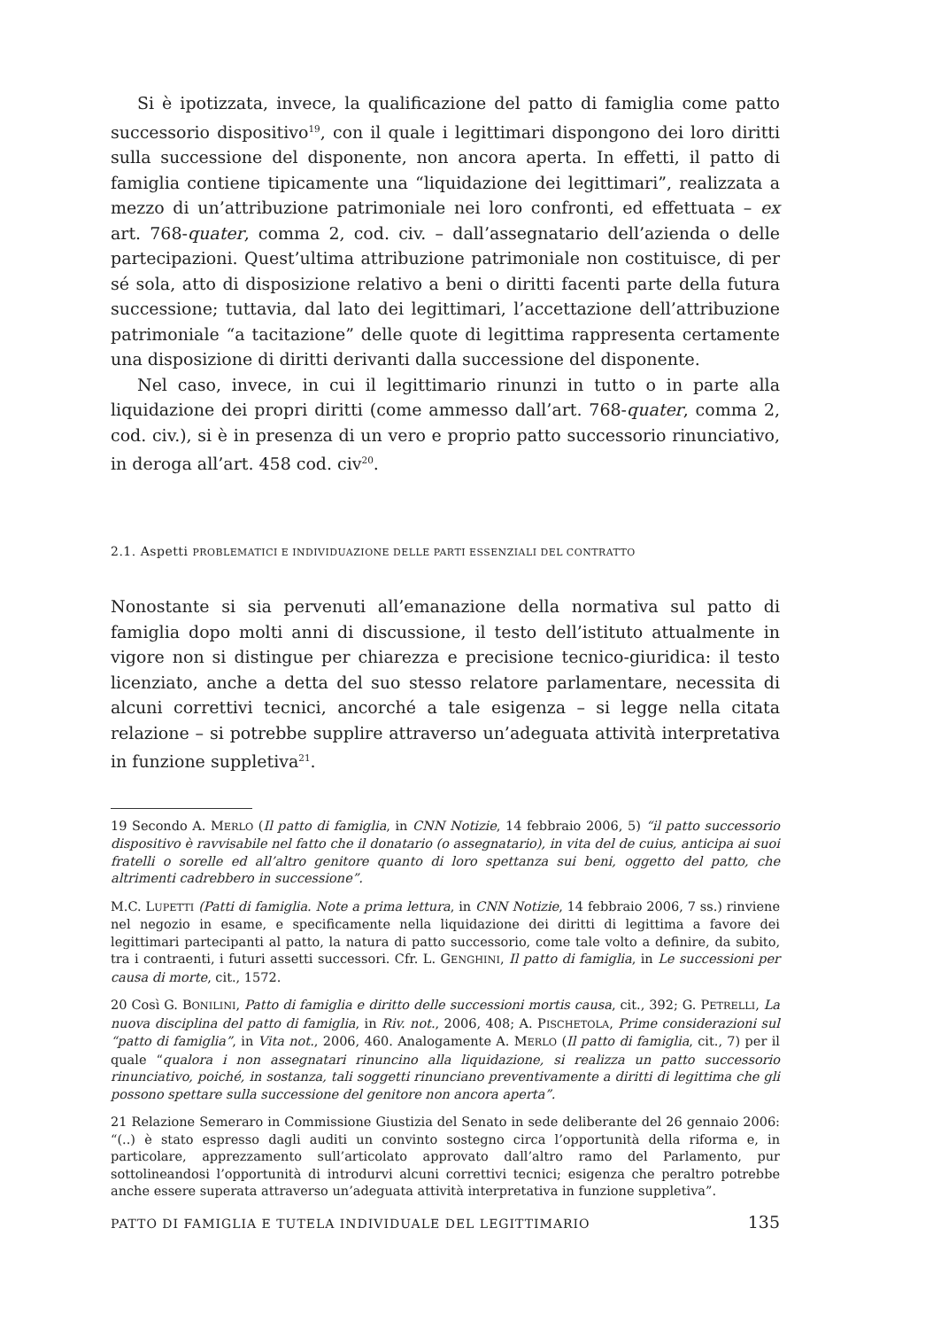Si è ipotizzata, invece, la qualificazione del patto di famiglia come patto successorio dispositivo<sup>19</sup>, con il quale i legittimari dispongono dei loro diritti sulla successione del disponente, non ancora aperta. In effetti, il patto di famiglia contiene tipicamente una “liquidazione dei legittimari”, realizzata a mezzo di un’attribuzione patrimoniale nei loro confronti, ed effettuata – ex art. 768-quater, comma 2, cod. civ. – dall’assegnatario dell’azienda o delle partecipazioni. Quest’ultima attribuzione patrimoniale non costituisce, di per sé sola, atto di disposizione relativo a beni o diritti facenti parte della futura successione; tuttavia, dal lato dei legittimari, l’accettazione dell’attribuzione patrimoniale “a tacitazione” delle quote di legittima rappresenta certamente una disposizione di diritti derivanti dalla successione del disponente.
Nel caso, invece, in cui il legittimario rinunzi in tutto o in parte alla liquidazione dei propri diritti (come ammesso dall’art. 768-quater, comma 2, cod. civ.), si è in presenza di un vero e proprio patto successorio rinunciativo, in deroga all’art. 458 cod. civ<sup>20</sup>.
2.1. Aspetti PROBLEMATICI E INDIVIDUAZIONE DELLE PARTI ESSENZIALI DEL CONTRATTO
Nonostante si sia pervenuti all’emanazione della normativa sul patto di famiglia dopo molti anni di discussione, il testo dell’istituto attualmente in vigore non si distingue per chiarezza e precisione tecnico-giuridica: il testo licenziato, anche a detta del suo stesso relatore parlamentare, necessita di alcuni correttivi tecnici, ancorché a tale esigenza – si legge nella citata relazione – si potrebbe supplire attraverso un’adeguata attività interpretativa in funzione suppletiva<sup>21</sup>.
19 Secondo A. MERLO (Il patto di famiglia, in CNN Notizie, 14 febbraio 2006, 5) “il patto successorio dispositivo è ravvisabile nel fatto che il donatario (o assegnatario), in vita del de cuius, anticipa ai suoi fratelli o sorelle ed all’altro genitore quanto di loro spettanza sui beni, oggetto del patto, che altrimenti cadrebbero in successione”.
M.C. LUPETTI (Patti di famiglia. Note a prima lettura, in CNN Notizie, 14 febbraio 2006, 7 ss.) rinviene nel negozio in esame, e specificamente nella liquidazione dei diritti di legittima a favore dei legittimari partecipanti al patto, la natura di patto successorio, come tale volto a definire, da subito, tra i contraenti, i futuri assetti successori. Cfr. L. GENGHINI, Il patto di famiglia, in Le successioni per causa di morte, cit., 1572.
20 Così G. BONILINI, Patto di famiglia e diritto delle successioni mortis causa, cit., 392; G. PETRELLI, La nuova disciplina del patto di famiglia, in Riv. not., 2006, 408; A. PISCHETOLA, Prime considerazioni sul “patto di famiglia”, in Vita not., 2006, 460. Analogamente A. MERLO (Il patto di famiglia, cit., 7) per il quale “qualora i non assegnatari rinuncino alla liquidazione, si realizza un patto successorio rinunciativo, poiché, in sostanza, tali soggetti rinunciano preventivamente a diritti di legittima che gli possono spettare sulla successione del genitore non ancora aperta”.
21 Relazione Semeraro in Commissione Giustizia del Senato in sede deliberante del 26 gennaio 2006: “(..) è stato espresso dagli auditi un convinto sostegno circa l’opportunità della riforma e, in particolare, apprezzamento sull’articolato approvato dall’altro ramo del Parlamento, pur sottolineandosi l’opportunità di introdurvi alcuni correttivi tecnici; esigenza che peraltro potrebbe anche essere superata attraverso un’adeguata attività interpretativa in funzione suppletiva”.
PATTO DI FAMIGLIA E TUTELA INDIVIDUALE DEL LEGITTIMARIO 135